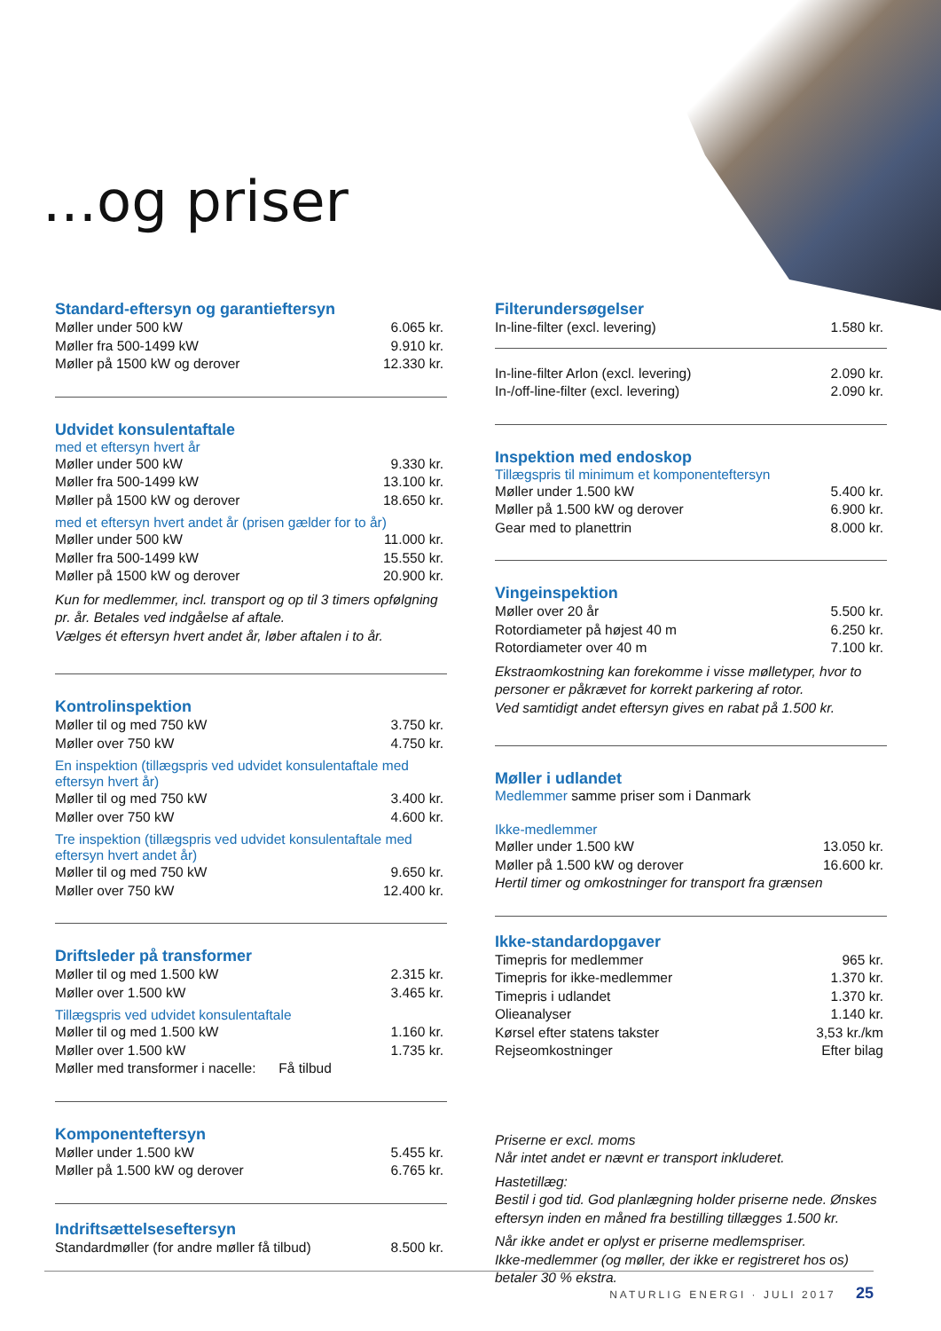...og priser
Standard-eftersyn og garantieftersyn
| Møller under 500 kW | 6.065 kr. |
| Møller fra 500-1499 kW | 9.910 kr. |
| Møller på 1500 kW og derover | 12.330 kr. |
Udvidet konsulentaftale
med et eftersyn hvert år
| Møller under 500 kW | 9.330 kr. |
| Møller fra 500-1499 kW | 13.100 kr. |
| Møller på 1500 kW og derover | 18.650 kr. |
med et eftersyn hvert andet år (prisen gælder for to år)
| Møller under 500 kW | 11.000 kr. |
| Møller fra 500-1499 kW | 15.550 kr. |
| Møller på 1500 kW og derover | 20.900 kr. |
Kun for medlemmer, incl. transport og op til 3 timers opfølgning pr. år. Betales ved indgåelse af aftale.
Vælges ét eftersyn hvert andet år, løber aftalen i to år.
Kontrolinspektion
| Møller til og med 750 kW | 3.750 kr. |
| Møller over 750 kW | 4.750 kr. |
En inspektion (tillægspris ved udvidet konsulentaftale med eftersyn hvert år)
| Møller til og med 750 kW | 3.400 kr. |
| Møller over 750 kW | 4.600 kr. |
Tre inspektion (tillægspris ved udvidet konsulentaftale med eftersyn hvert andet år)
| Møller til og med 750 kW | 9.650 kr. |
| Møller over 750 kW | 12.400 kr. |
Driftsleder på transformer
| Møller til og med 1.500 kW | 2.315 kr. |
| Møller over 1.500 kW | 3.465 kr. |
Tillægspris ved udvidet konsulentaftale
| Møller til og med 1.500 kW | 1.160 kr. |
| Møller over 1.500 kW | 1.735 kr. |
| Møller med transformer i nacelle: Få tilbud | |
Komponenteftersyn
| Møller under 1.500 kW | 5.455 kr. |
| Møller på 1.500 kW og derover | 6.765 kr. |
Indriftsættelseseftersyn
| Standardmøller (for andre møller få tilbud) | 8.500 kr. |
Filterundersøgelser
| In-line-filter (excl. levering) | 1.580 kr. |
| In-line-filter Arlon (excl. levering) | 2.090 kr. |
| In-/off-line-filter (excl. levering) | 2.090 kr. |
Inspektion med endoskop
Tillægspris til minimum et komponenteftersyn
| Møller under 1.500 kW | 5.400 kr. |
| Møller på 1.500 kW og derover | 6.900 kr. |
| Gear med to planettrin | 8.000 kr. |
Vingeinspektion
| Møller over 20 år | 5.500 kr. |
| Rotordiameter på højest 40 m | 6.250 kr. |
| Rotordiameter over 40 m | 7.100 kr. |
Ekstraomkostning kan forekomme i visse mølletyper, hvor to personer er påkrævet for korrekt parkering af rotor.
Ved samtidigt andet eftersyn gives en rabat på 1.500 kr.
Møller i udlandet
Medlemmer samme priser som i Danmark
Ikke-medlemmer
| Møller under 1.500 kW | 13.050 kr. |
| Møller på 1.500 kW og derover | 16.600 kr. |
Hertil timer og omkostninger for transport fra grænsen
Ikke-standardopgaver
| Timepris for medlemmer | 965 kr. |
| Timepris for ikke-medlemmer | 1.370 kr. |
| Timepris i udlandet | 1.370 kr. |
| Olieanalyser | 1.140 kr. |
| Kørsel efter statens takster | 3,53 kr./km |
| Rejseomkostninger | Efter bilag |
Priserne er excl. moms
Når intet andet er nævnt er transport inkluderet.
Hastetillæg:
Bestil i god tid. God planlægning holder priserne nede. Ønskes eftersyn inden en måned fra bestilling tillægges 1.500 kr.
Når ikke andet er oplyst er priserne medlemspriser.
Ikke-medlemmer (og møller, der ikke er registreret hos os) betaler 30 % ekstra.
NATURLIG ENERGI · JULI 2017 25